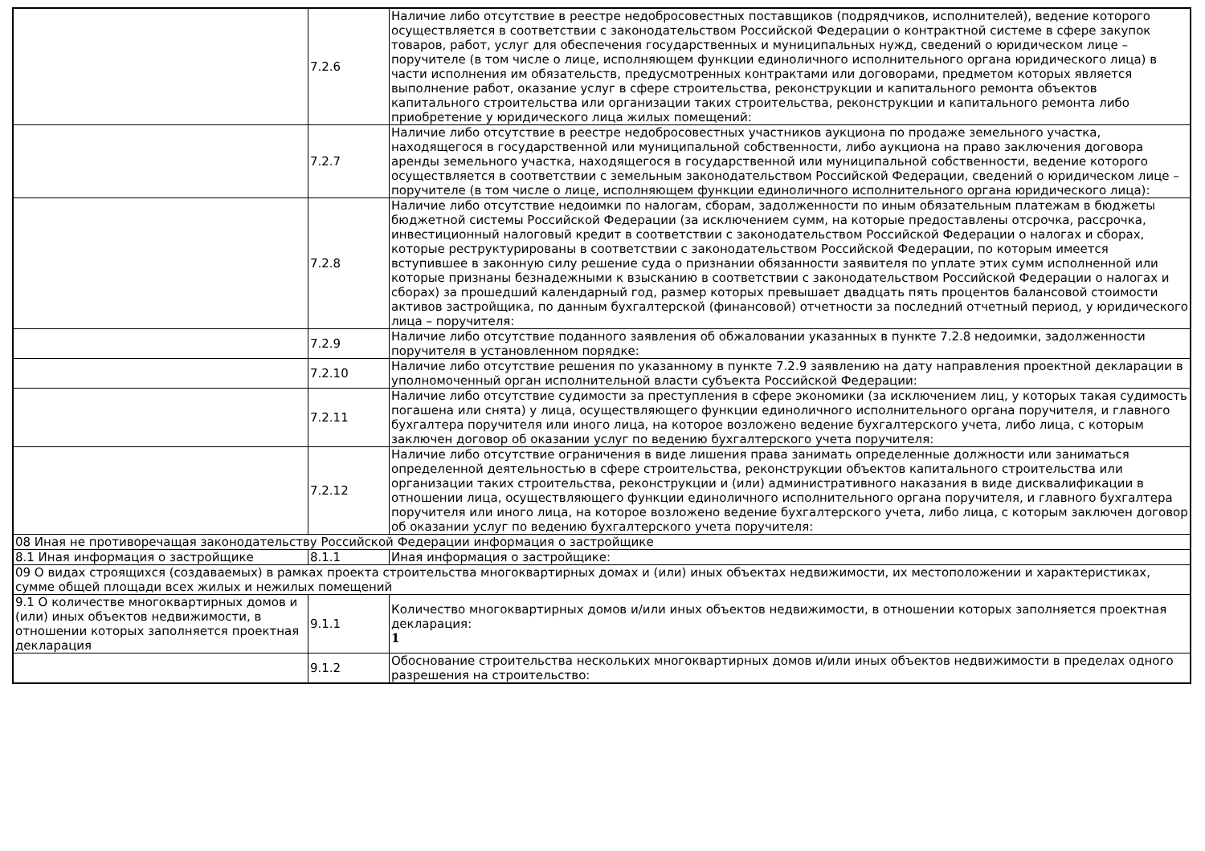| | 7.2.6 | Наличие либо отсутствие в реестре недобросовестных поставщиков (подрядчиков, исполнителей), ведение которого осуществляется в соответствии с законодательством Российской Федерации о контрактной системе в сфере закупок товаров, работ, услуг для обеспечения государственных и муниципальных нужд, сведений о юридическом лице – поручителе (в том числе о лице, исполняющем функции единоличного исполнительного органа юридического лица) в части исполнения им обязательств, предусмотренных контрактами или договорами, предметом которых является выполнение работ, оказание услуг в сфере строительства, реконструкции и капитального ремонта объектов капитального строительства или организации таких строительства, реконструкции и капитального ремонта либо приобретение у юридического лица жилых помещений: |
| | 7.2.7 | Наличие либо отсутствие в реестре недобросовестных участников аукциона по продаже земельного участка, находящегося в государственной или муниципальной собственности, либо аукциона на право заключения договора аренды земельного участка, находящегося в государственной или муниципальной собственности, ведение которого осуществляется в соответствии с земельным законодательством Российской Федерации, сведений о юридическом лице – поручителе (в том числе о лице, исполняющем функции единоличного исполнительного органа юридического лица): |
| | 7.2.8 | Наличие либо отсутствие недоимки по налогам, сборам, задолженности по иным обязательным платежам в бюджеты бюджетной системы Российской Федерации (за исключением сумм, на которые предоставлены отсрочка, рассрочка, инвестиционный налоговый кредит в соответствии с законодательством Российской Федерации о налогах и сборах, которые реструктурированы в соответствии с законодательством Российской Федерации, по которым имеется вступившее в законную силу решение суда о признании обязанности заявителя по уплате этих сумм исполненной или которые признаны безнадежными к взысканию в соответствии с законодательством Российской Федерации о налогах и сборах) за прошедший календарный год, размер которых превышает двадцать пять процентов балансовой стоимости активов застройщика, по данным бухгалтерской (финансовой) отчетности за последний отчетный период, у юридического лица – поручителя: |
| | 7.2.9 | Наличие либо отсутствие поданного заявления об обжаловании указанных в пункте 7.2.8 недоимки, задолженности поручителя в установленном порядке: |
| | 7.2.10 | Наличие либо отсутствие решения по указанному в пункте 7.2.9 заявлению на дату направления проектной декларации в уполномоченный орган исполнительной власти субъекта Российской Федерации: |
| | 7.2.11 | Наличие либо отсутствие судимости за преступления в сфере экономики (за исключением лиц, у которых такая судимость погашена или снята) у лица, осуществляющего функции единоличного исполнительного органа поручителя, и главного бухгалтера поручителя или иного лица, на которое возложено ведение бухгалтерского учета, либо лица, с которым заключен договор об оказании услуг по ведению бухгалтерского учета поручителя: |
| | 7.2.12 | Наличие либо отсутствие ограничения в виде лишения права занимать определенные должности или заниматься определенной деятельностью в сфере строительства, реконструкции объектов капитального строительства или организации таких строительства, реконструкции и (или) административного наказания в виде дисквалификации в отношении лица, осуществляющего функции единоличного исполнительного органа поручителя, и главного бухгалтера поручителя или иного лица, на которое возложено ведение бухгалтерского учета, либо лица, с которым заключен договор об оказании услуг по ведению бухгалтерского учета поручителя: |
| 08 Иная не противоречащая законодательству Российской Федерации информация о застройщике | | |
| 8.1 Иная информация о застройщике | 8.1.1 | Иная информация о застройщике: |
| 09 О видах строящихся (создаваемых) в рамках проекта строительства многоквартирных домах и (или) иных объектах недвижимости, их местоположении и характеристиках, сумме общей площади всех жилых и нежилых помещений | | |
| 9.1 О количестве многоквартирных домов и (или) иных объектов недвижимости, в отношении которых заполняется проектная декларация | 9.1.1 | Количество многоквартирных домов и/или иных объектов недвижимости, в отношении которых заполняется проектная декларация: 1 |
| | 9.1.2 | Обоснование строительства нескольких многоквартирных домов и/или иных объектов недвижимости в пределах одного разрешения на строительство: |